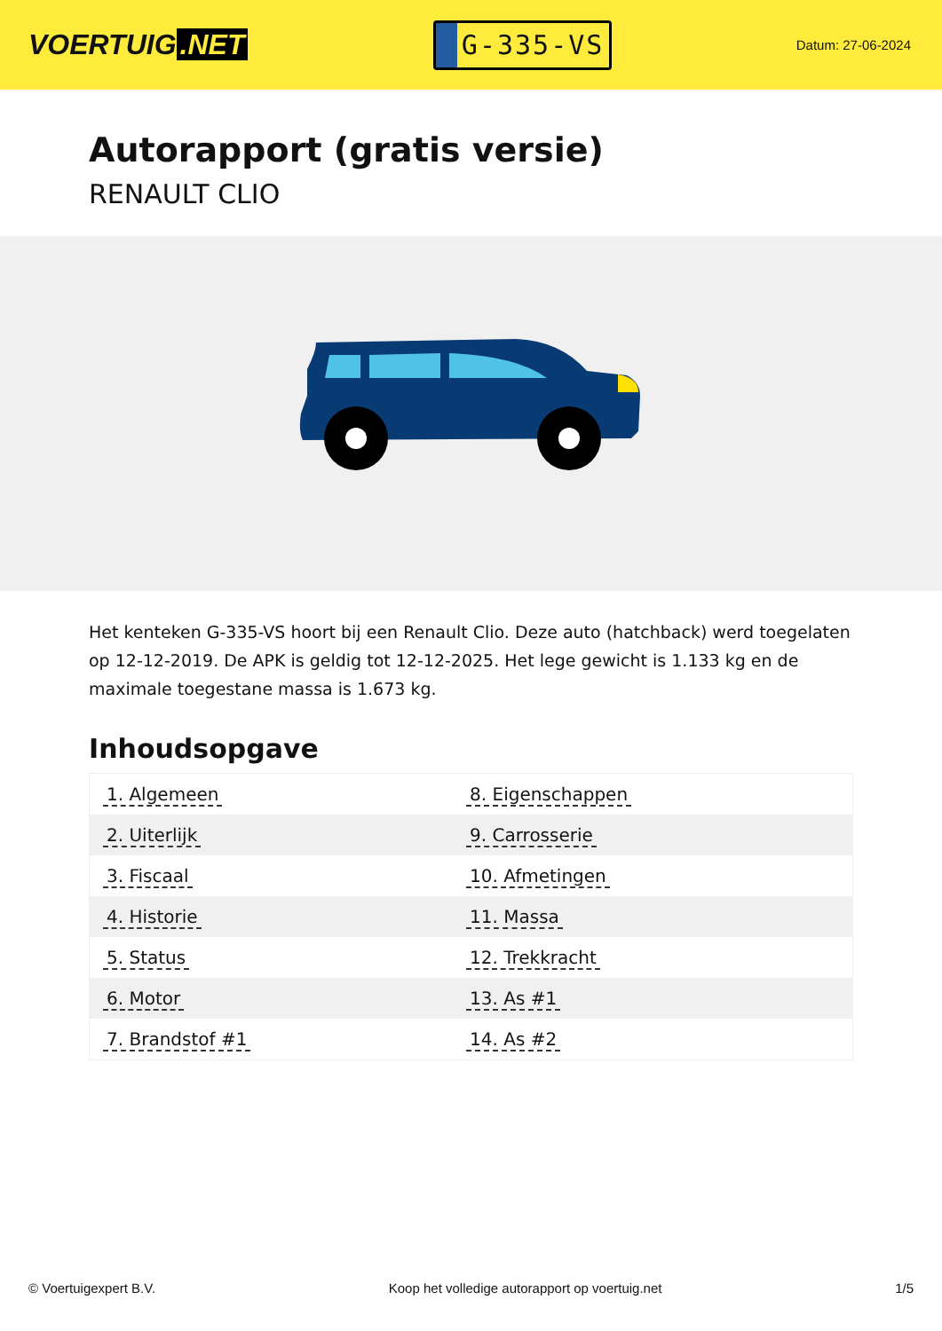VOERTUIG.NET
G-335-VS
Datum: 27-06-2024
Autorapport (gratis versie)
RENAULT CLIO
Het kenteken G-335-VS hoort bij een Renault Clio. Deze auto (hatchback) werd toegelaten op 12-12-2019. De APK is geldig tot 12-12-2025. Het lege gewicht is 1.133 kg en de maximale toegestane massa is 1.673 kg.
Inhoudsopgave
| 1. Algemeen | 8. Eigenschappen |
| 2. Uiterlijk | 9. Carrosserie |
| 3. Fiscaal | 10. Afmetingen |
| 4. Historie | 11. Massa |
| 5. Status | 12. Trekkracht |
| 6. Motor | 13. As #1 |
| 7. Brandstof #1 | 14. As #2 |
© Voertuigexpert B.V. Koop het volledige autorapport op voertuig.net 1/5